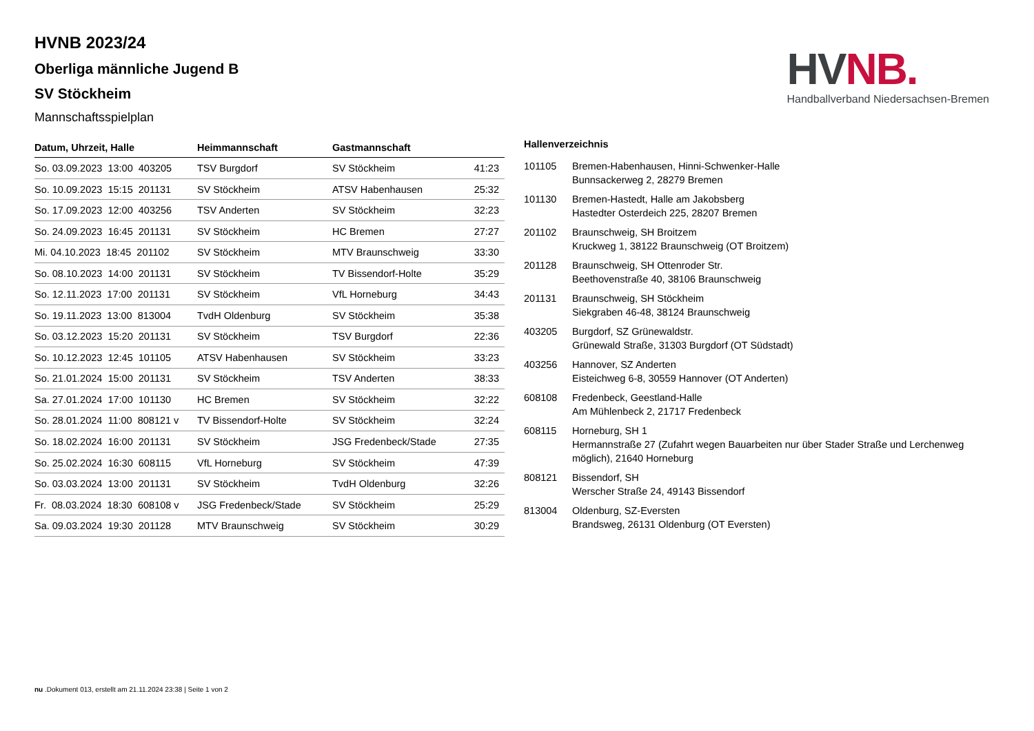HV NB.
Handballverband Niedersachsen-Bremen
HVNB 2023/24
Oberliga männliche Jugend B
SV Stöckheim
Mannschaftsspielplan
| Datum, Uhrzeit, Halle | Heimmannschaft | Gastmannschaft | |
| --- | --- | --- | --- |
| So. 03.09.2023 13:00 403205 | TSV Burgdorf | SV Stöckheim | 41:23 |
| So. 10.09.2023 15:15 201131 | SV Stöckheim | ATSV Habenhausen | 25:32 |
| So. 17.09.2023 12:00 403256 | TSV Anderten | SV Stöckheim | 32:23 |
| So. 24.09.2023 16:45 201131 | SV Stöckheim | HC Bremen | 27:27 |
| Mi. 04.10.2023 18:45 201102 | SV Stöckheim | MTV Braunschweig | 33:30 |
| So. 08.10.2023 14:00 201131 | SV Stöckheim | TV Bissendorf-Holte | 35:29 |
| So. 12.11.2023 17:00 201131 | SV Stöckheim | VfL Horneburg | 34:43 |
| So. 19.11.2023 13:00 813004 | TvdH Oldenburg | SV Stöckheim | 35:38 |
| So. 03.12.2023 15:20 201131 | SV Stöckheim | TSV Burgdorf | 22:36 |
| So. 10.12.2023 12:45 101105 | ATSV Habenhausen | SV Stöckheim | 33:23 |
| So. 21.01.2024 15:00 201131 | SV Stöckheim | TSV Anderten | 38:33 |
| Sa. 27.01.2024 17:00 101130 | HC Bremen | SV Stöckheim | 32:22 |
| So. 28.01.2024 11:00 808121 v | TV Bissendorf-Holte | SV Stöckheim | 32:24 |
| So. 18.02.2024 16:00 201131 | SV Stöckheim | JSG Fredenbeck/Stade | 27:35 |
| So. 25.02.2024 16:30 608115 | VfL Horneburg | SV Stöckheim | 47:39 |
| So. 03.03.2024 13:00 201131 | SV Stöckheim | TvdH Oldenburg | 32:26 |
| Fr. 08.03.2024 18:30 608108 v | JSG Fredenbeck/Stade | SV Stöckheim | 25:29 |
| Sa. 09.03.2024 19:30 201128 | MTV Braunschweig | SV Stöckheim | 30:29 |
Hallenverzeichnis
| 101105 | Bremen-Habenhausen, Hinni-Schwenker-Halle Bunnsackerweg 2, 28279 Bremen |
| 101130 | Bremen-Hastedt, Halle am Jakobsberg Hastedter Osterdeich 225, 28207 Bremen |
| 201102 | Braunschweig, SH Broitzem Kruckweg 1, 38122 Braunschweig (OT Broitzem) |
| 201128 | Braunschweig, SH Ottenroder Str. Beethovenstraße 40, 38106 Braunschweig |
| 201131 | Braunschweig, SH Stöckheim Siekgraben 46-48, 38124 Braunschweig |
| 403205 | Burgdorf, SZ Grünewaldstr. Grünewald Straße, 31303 Burgdorf (OT Südstadt) |
| 403256 | Hannover, SZ Anderten Eisteichweg 6-8, 30559 Hannover (OT Anderten) |
| 608108 | Fredenbeck, Geestland-Halle Am Mühlenbeck 2, 21717 Fredenbeck |
| 608115 | Horneburg, SH 1 Hermannstraße 27 (Zufahrt wegen Bauarbeiten nur über Stader Straße und Lerchenweg möglich), 21640 Horneburg |
| 808121 | Bissendorf, SH Werscher Straße 24, 49143 Bissendorf |
| 813004 | Oldenburg, SZ-Eversten Brandsweg, 26131 Oldenburg (OT Eversten) |
nu .Dokument 013, erstellt am 21.11.2024 23:38 | Seite 1 von 2